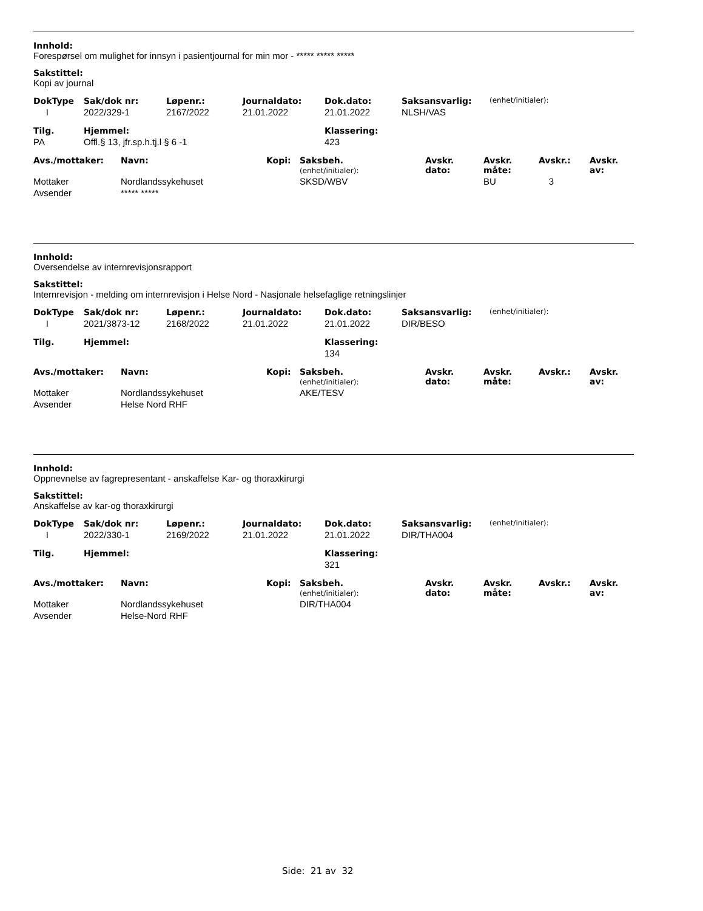Innhold:
Forespørsel om mulighet for innsyn i pasientjournal for min mor - ***** ***** *****
Sakstittel:
Kopi av journal
| DokType | Sak/dok nr: | Løpenr.: | Journaldato: | Dok.dato: | Saksansvarlig: | (enhet/initialer): |
| I | 2022/329-1 | 2167/2022 | 21.01.2022 | 21.01.2022 | NLSH/VAS | |
| Tilg. | Hjemmel: | Klassering: |
| PA | Offl.§ 13, jfr.sp.h.tj.l § 6 -1 | 423 |
| Avs./mottaker: | Navn: | Kopi: | Saksbeh. (enhet/initialer): | Avskr. dato: | Avskr. måte: | Avskr.: | Avskr. av: |
| Mottaker | Nordlandssykehuset | | SKSD/WBV | | BU | 3 | |
| Avsender | ***** ***** | | | | | | |
Innhold:
Oversendelse av internrevisjonsrapport
Sakstittel:
Internrevisjon - melding om internrevisjon i Helse Nord - Nasjonale helsefaglige retningslinjer
| DokType | Sak/dok nr: | Løpenr.: | Journaldato: | Dok.dato: | Saksansvarlig: | (enhet/initialer): |
| I | 2021/3873-12 | 2168/2022 | 21.01.2022 | 21.01.2022 | DIR/BESO | |
| Tilg. | Hjemmel: | Klassering: |
| | | 134 |
| Avs./mottaker: | Navn: | Kopi: | Saksbeh. (enhet/initialer): | Avskr. dato: | Avskr. måte: | Avskr.: | Avskr. av: |
| Mottaker | Nordlandssykehuset | | AKE/TESV | | | | |
| Avsender | Helse Nord RHF | | | | | | |
Innhold:
Oppnevnelse av fagrepresentant - anskaffelse Kar- og thoraxkirurgi
Sakstittel:
Anskaffelse av kar-og thoraxkirurgi
| DokType | Sak/dok nr: | Løpenr.: | Journaldato: | Dok.dato: | Saksansvarlig: | (enhet/initialer): |
| I | 2022/330-1 | 2169/2022 | 21.01.2022 | 21.01.2022 | DIR/THA004 | |
| Tilg. | Hjemmel: | Klassering: |
| | | 321 |
| Avs./mottaker: | Navn: | Kopi: | Saksbeh. (enhet/initialer): | Avskr. dato: | Avskr. måte: | Avskr.: | Avskr. av: |
| Mottaker | Nordlandssykehuset | | DIR/THA004 | | | | |
| Avsender | Helse-Nord RHF | | | | | | |
Side: 21 av 32